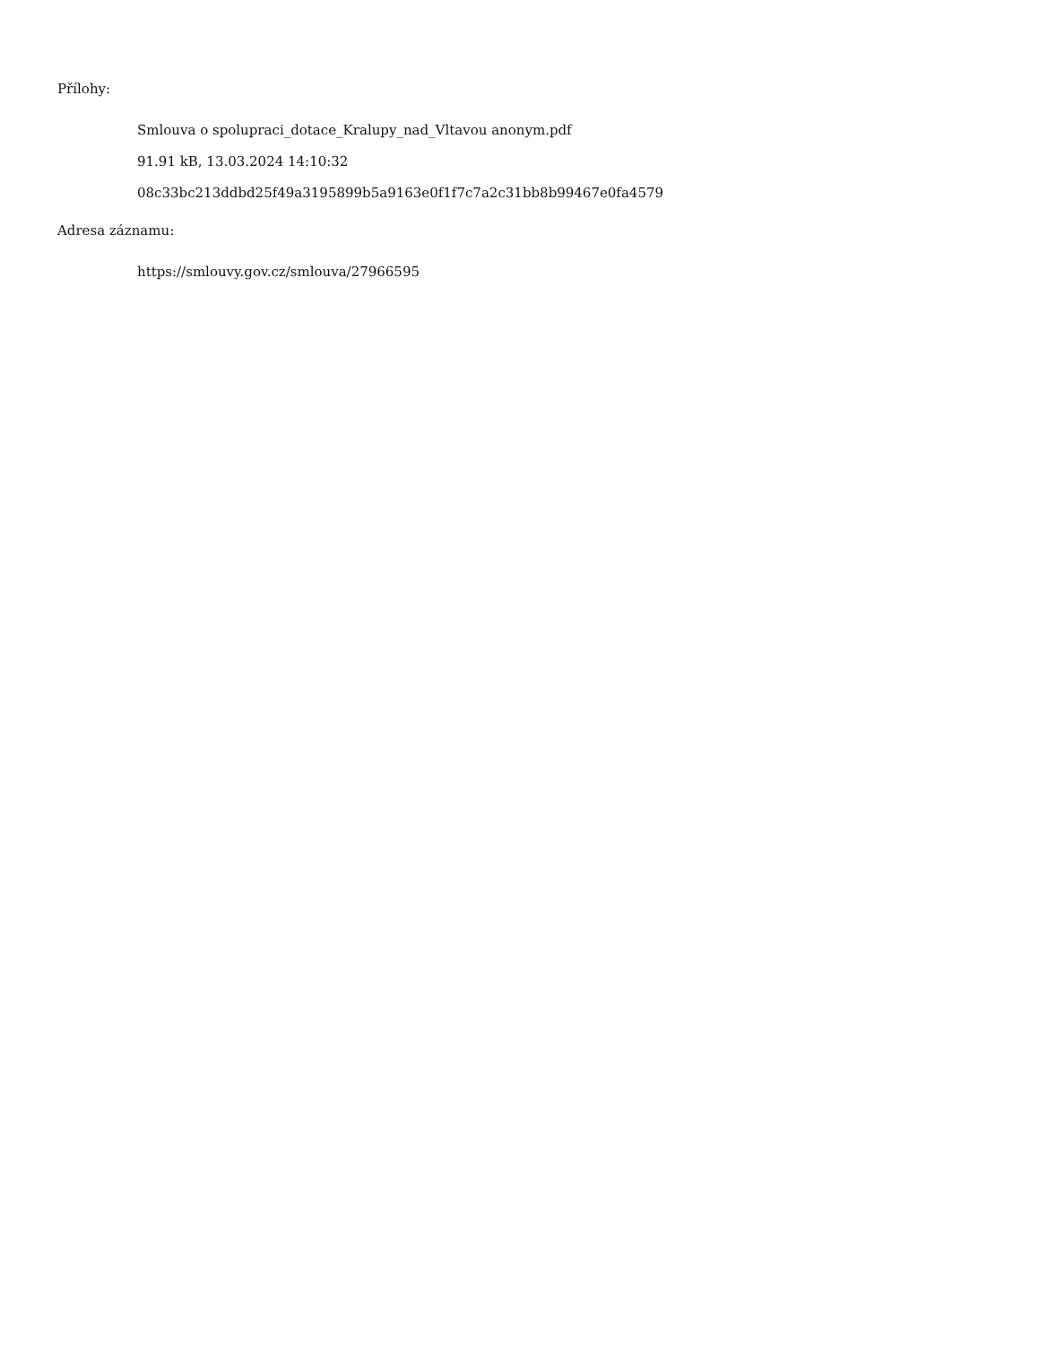Přílohy:
Smlouva o spolupraci_dotace_Kralupy_nad_Vltavou anonym.pdf
91.91 kB, 13.03.2024 14:10:32
08c33bc213ddbd25f49a3195899b5a9163e0f1f7c7a2c31bb8b99467e0fa4579
Adresa záznamu:
https://smlouvy.gov.cz/smlouva/27966595